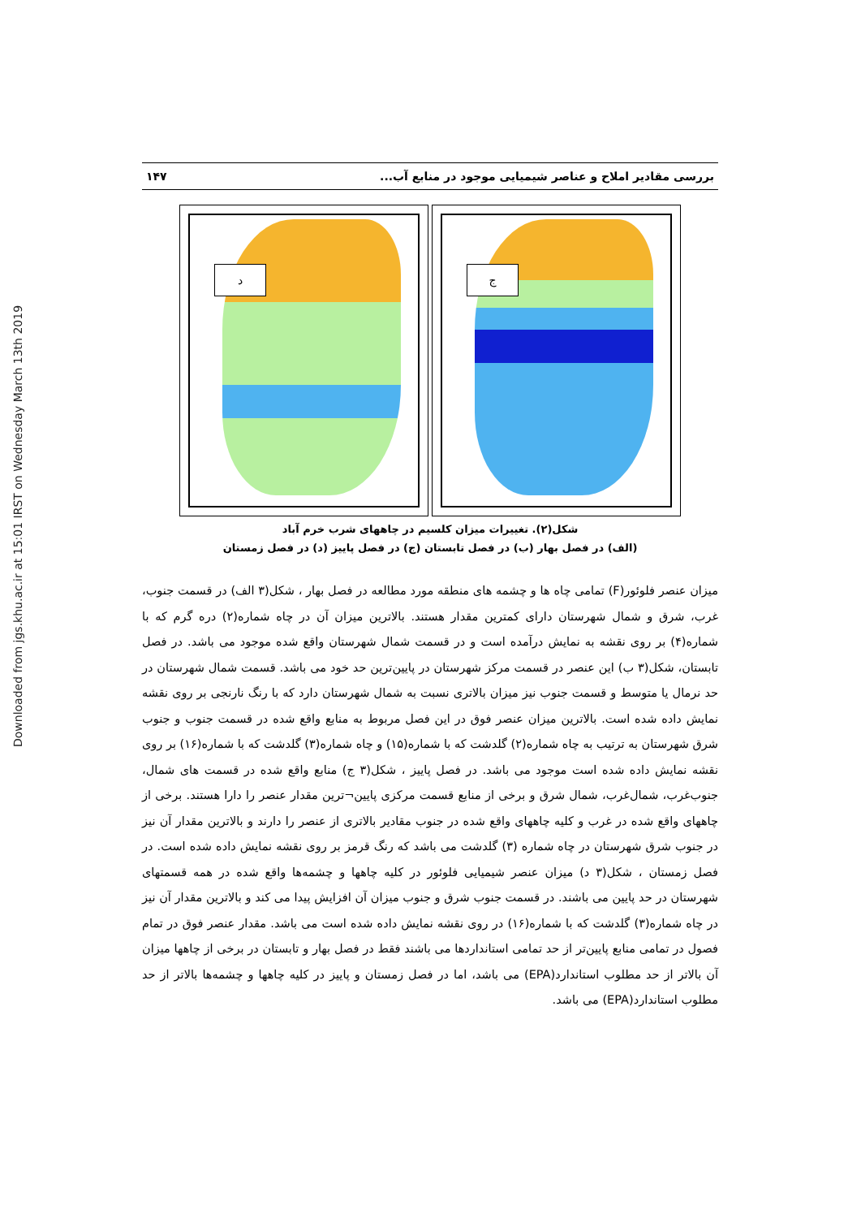Downloaded from jgs.khu.ac.ir at 15:01 IRST on Wednesday March 13th 2019
بررسی مقادیر املاح و عناصر شیمیایی موجود در منابع آب... ۱۴۷
د ج
شکل(۲). تغییرات میزان کلسیم در چاههای شرب خرم آباد
(الف) در فصل بهار (ب) در فصل تابستان (ج) در فصل پاییز (د) در فصل زمستان
میزان عنصر فلوئور(F) تمامی چاه ها و چشمه های منطقه مورد مطالعه در فصل بهار ، شکل(۳ الف) در قسمت جنوب، غرب، شرق و شمال شهرستان دارای کمترین مقدار هستند. بالاترین میزان آن در چاه شماره(۲) دره گرم که با شماره(۴) بر روی نقشه به نمایش درآمده است و در قسمت شمال شهرستان واقع شده موجود می باشد. در فصل تابستان، شکل(۳ ب) این عنصر در قسمت مرکز شهرستان در پایین‌ترین حد خود می باشد. قسمت شمال شهرستان در حد نرمال یا متوسط و قسمت جنوب نیز میزان بالاتری نسبت به شمال شهرستان دارد که با رنگ نارنجی بر روی نقشه نمایش داده شده است. بالاترین میزان عنصر فوق در این فصل مربوط به منابع واقع شده در قسمت جنوب و جنوب شرق شهرستان به ترتیب به چاه شماره(۲) گلدشت که با شماره(۱۵) و چاه شماره(۳) گلدشت که با شماره(۱۶) بر روی نقشه نمایش داده شده است موجود می باشد. در فصل پاییز ، شکل(۳ ج) منابع واقع شده در قسمت های شمال، جنوب‌غرب، شمال‌غرب، شمال شرق و برخی از منابع قسمت مرکزی پایین¬ترین مقدار عنصر را دارا هستند. برخی از چاههای واقع شده در غرب و کلیه چاههای واقع شده در جنوب مقادیر بالاتری از عنصر را دارند و بالاترین مقدار آن نیز در جنوب شرق شهرستان در چاه شماره (۳) گلدشت می باشد که رنگ قرمز بر روی نقشه نمایش داده شده است. در فصل زمستان ، شکل(۳ د) میزان عنصر شیمیایی فلوئور در کلیه چاهها و چشمه‌ها واقع شده در همه قسمتهای شهرستان در حد پایین می باشند. در قسمت جنوب شرق و جنوب میزان آن افزایش پیدا می کند و بالاترین مقدار آن نیز در چاه شماره(۳) گلدشت که با شماره(۱۶) در روی نقشه نمایش داده شده است می باشد. مقدار عنصر فوق در تمام فصول در تمامی منابع پایین‌تر از حد تمامی استانداردها می باشند فقط در فصل بهار و تابستان در برخی از چاهها میزان آن بالاتر از حد مطلوب استاندارد(EPA) می باشد، اما در فصل زمستان و پاییز در کلیه چاهها و چشمه‌ها بالاتر از حد مطلوب استاندارد(EPA) می باشد.